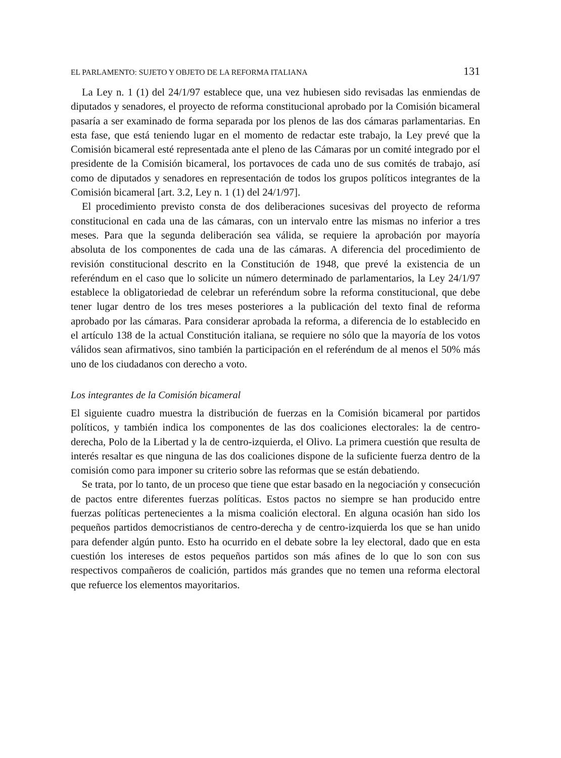EL PARLAMENTO: SUJETO Y OBJETO DE LA REFORMA ITALIANA 131
La Ley n. 1 (1) del 24/1/97 establece que, una vez hubiesen sido revisadas las enmiendas de diputados y senadores, el proyecto de reforma constitucional aprobado por la Comisión bicameral pasaría a ser examinado de forma separada por los plenos de las dos cámaras parlamentarias. En esta fase, que está teniendo lugar en el momento de redactar este trabajo, la Ley prevé que la Comisión bicameral esté representada ante el pleno de las Cámaras por un comité integrado por el presidente de la Comisión bicameral, los portavoces de cada uno de sus comités de trabajo, así como de diputados y senadores en representación de todos los grupos políticos integrantes de la Comisión bicameral [art. 3.2, Ley n. 1 (1) del 24/1/97].
El procedimiento previsto consta de dos deliberaciones sucesivas del proyecto de reforma constitucional en cada una de las cámaras, con un intervalo entre las mismas no inferior a tres meses. Para que la segunda deliberación sea válida, se requiere la aprobación por mayoría absoluta de los componentes de cada una de las cámaras. A diferencia del procedimiento de revisión constitucional descrito en la Constitución de 1948, que prevé la existencia de un referéndum en el caso que lo solicite un número determinado de parlamentarios, la Ley 24/1/97 establece la obligatoriedad de celebrar un referéndum sobre la reforma constitucional, que debe tener lugar dentro de los tres meses posteriores a la publicación del texto final de reforma aprobado por las cámaras. Para considerar aprobada la reforma, a diferencia de lo establecido en el artículo 138 de la actual Constitución italiana, se requiere no sólo que la mayoría de los votos válidos sean afirmativos, sino también la participación en el referéndum de al menos el 50% más uno de los ciudadanos con derecho a voto.
Los integrantes de la Comisión bicameral
El siguiente cuadro muestra la distribución de fuerzas en la Comisión bicameral por partidos políticos, y también indica los componentes de las dos coaliciones electorales: la de centro-derecha, Polo de la Libertad y la de centro-izquierda, el Olivo. La primera cuestión que resulta de interés resaltar es que ninguna de las dos coaliciones dispone de la suficiente fuerza dentro de la comisión como para imponer su criterio sobre las reformas que se están debatiendo.
Se trata, por lo tanto, de un proceso que tiene que estar basado en la negociación y consecución de pactos entre diferentes fuerzas políticas. Estos pactos no siempre se han producido entre fuerzas políticas pertenecientes a la misma coalición electoral. En alguna ocasión han sido los pequeños partidos democristianos de centro-derecha y de centro-izquierda los que se han unido para defender algún punto. Esto ha ocurrido en el debate sobre la ley electoral, dado que en esta cuestión los intereses de estos pequeños partidos son más afines de lo que lo son con sus respectivos compañeros de coalición, partidos más grandes que no temen una reforma electoral que refuerce los elementos mayoritarios.